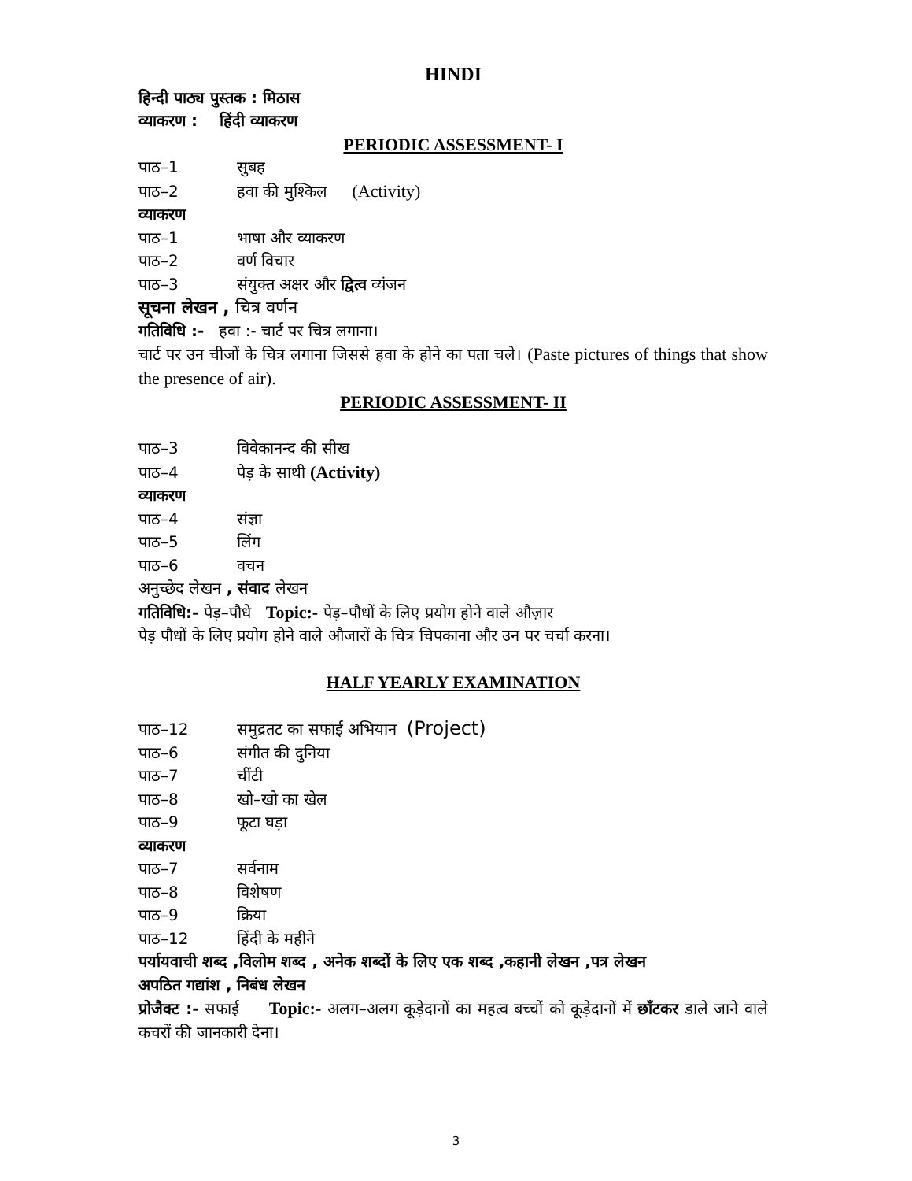HINDI
हिन्दी पाठ्य पुस्तक : मिठास
व्याकरण : हिंदी व्याकरण
PERIODIC ASSESSMENT- I
पाठ–1 सुबह
पाठ–2 हवा की मुश्किल (Activity)
व्याकरण
पाठ–1 भाषा और व्याकरण
पाठ–2 वर्ण विचार
पाठ–3 संयुक्त अक्षर और द्वित्व व्यंजन
सूचना लेखन , चित्र वर्णन
गतिविधि :- हवा :- चार्ट पर चित्र लगाना।
चार्ट पर उन चीजों के चित्र लगाना जिससे हवा के होने का पता चले। (Paste pictures of things that show the presence of air).
PERIODIC ASSESSMENT- II
पाठ–3 विवेकानन्द की सीख
पाठ–4 पेड़ के साथी (Activity)
व्याकरण
पाठ–4 संज्ञा
पाठ–5 लिंग
पाठ–6 वचन
अनुच्छेद लेखन , संवाद लेखन
गतिविधि:- पेड़–पौधे Topic:- पेड़–पौधों के लिए प्रयोग होने वाले औज़ार
पेड़ पौधों के लिए प्रयोग होने वाले औजारों के चित्र चिपकाना और उन पर चर्चा करना।
HALF YEARLY EXAMINATION
पाठ–12 समुद्रतट का सफाई अभियान (Project)
पाठ–6 संगीत की दुनिया
पाठ–7 चींटी
पाठ–8 खो–खो का खेल
पाठ–9 फूटा घड़ा
व्याकरण
पाठ–7 सर्वनाम
पाठ–8 विशेषण
पाठ–9 क्रिया
पाठ–12 हिंदी के महीने
पर्यायवाची शब्द ,विलोम शब्द , अनेक शब्दों के लिए एक शब्द ,कहानी लेखन ,पत्र लेखन
अपठित गद्यांश , निबंध लेखन
प्रोजैक्ट :- सफाई Topic:- अलग–अलग कूड़ेदानों का महत्व बच्चों को कूड़ेदानों में छाँटकर डाले जाने वाले कचरों की जानकारी देना।
3